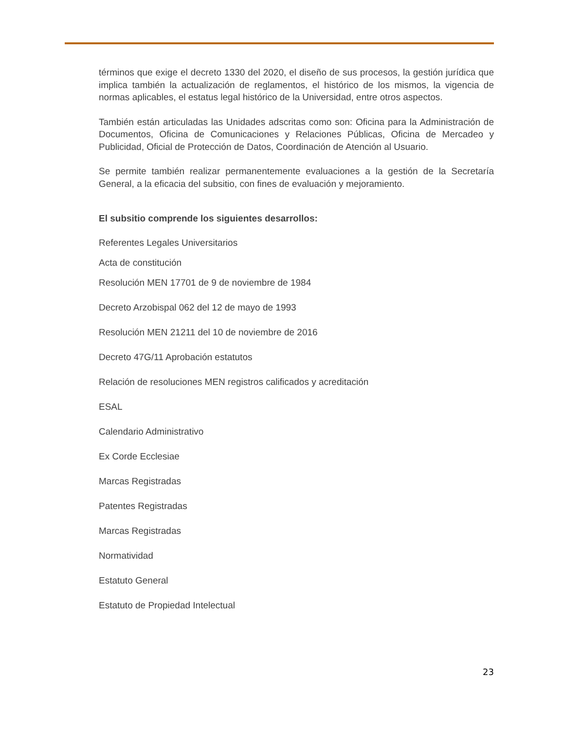términos que exige el decreto 1330 del 2020, el diseño de sus procesos, la gestión jurídica que implica también la actualización de reglamentos, el histórico de los mismos, la vigencia de normas aplicables, el estatus legal histórico de la Universidad, entre otros aspectos.
También están articuladas las Unidades adscritas como son: Oficina para la Administración de Documentos, Oficina de Comunicaciones y Relaciones Públicas, Oficina de Mercadeo y Publicidad, Oficial de Protección de Datos, Coordinación de Atención al Usuario.
Se permite también realizar permanentemente evaluaciones a la gestión de la Secretaría General, a la eficacia del subsitio, con fines de evaluación y mejoramiento.
El subsitio comprende los siguientes desarrollos:
Referentes Legales Universitarios
Acta de constitución
Resolución MEN 17701 de 9 de noviembre de 1984
Decreto Arzobispal 062 del 12 de mayo de 1993
Resolución MEN 21211 del 10 de noviembre de 2016
Decreto 47G/11 Aprobación estatutos
Relación de resoluciones MEN registros calificados y acreditación
ESAL
Calendario Administrativo
Ex Corde Ecclesiae
Marcas Registradas
Patentes Registradas
Marcas Registradas
Normatividad
Estatuto General
Estatuto de Propiedad Intelectual
23